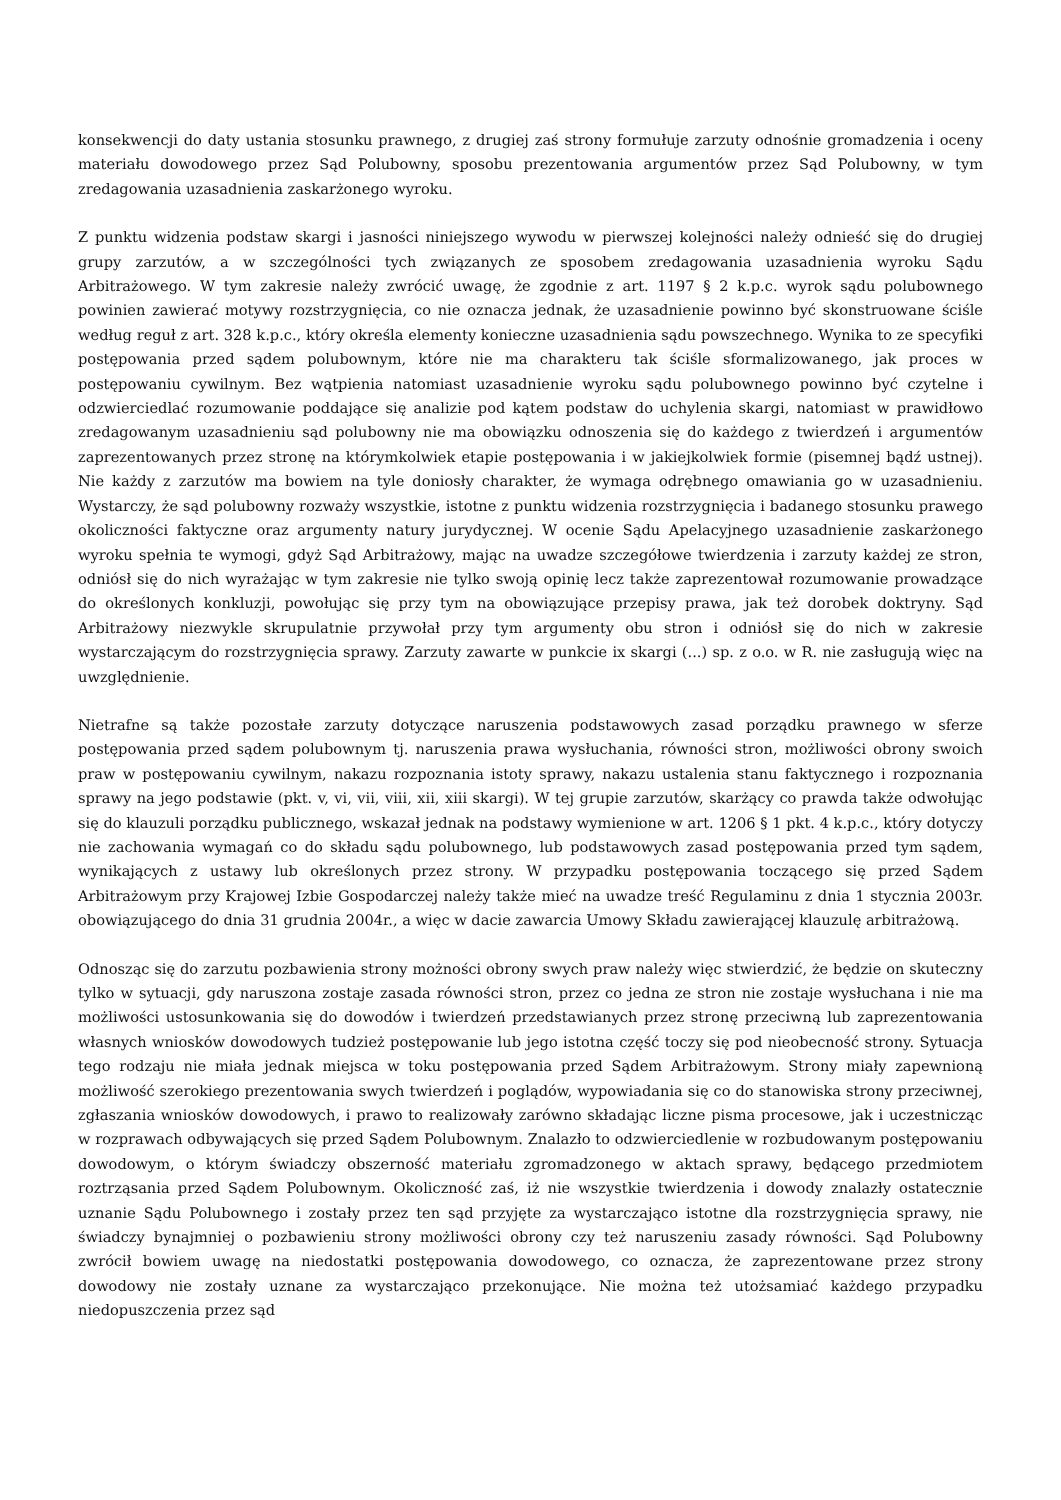konsekwencji do daty ustania stosunku prawnego, z drugiej zaś strony formułuje zarzuty odnośnie gromadzenia i oceny materiału dowodowego przez Sąd Polubowny, sposobu prezentowania argumentów przez Sąd Polubowny, w tym zredagowania uzasadnienia zaskarżonego wyroku.
Z punktu widzenia podstaw skargi i jasności niniejszego wywodu w pierwszej kolejności należy odnieść się do drugiej grupy zarzutów, a w szczególności tych związanych ze sposobem zredagowania uzasadnienia wyroku Sądu Arbitrażowego. W tym zakresie należy zwrócić uwagę, że zgodnie z art. 1197 § 2 k.p.c. wyrok sądu polubownego powinien zawierać motywy rozstrzygnięcia, co nie oznacza jednak, że uzasadnienie powinno być skonstruowane ściśle według reguł z art. 328 k.p.c., który określa elementy konieczne uzasadnienia sądu powszechnego. Wynika to ze specyfiki postępowania przed sądem polubownym, które nie ma charakteru tak ściśle sformalizowanego, jak proces w postępowaniu cywilnym. Bez wątpienia natomiast uzasadnienie wyroku sądu polubownego powinno być czytelne i odzwierciedlać rozumowanie poddające się analizie pod kątem podstaw do uchylenia skargi, natomiast w prawidłowo zredagowanym uzasadnieniu sąd polubowny nie ma obowiązku odnoszenia się do każdego z twierdzeń i argumentów zaprezentowanych przez stronę na którymkolwiek etapie postępowania i w jakiejkolwiek formie (pisemnej bądź ustnej). Nie każdy z zarzutów ma bowiem na tyle doniosły charakter, że wymaga odrębnego omawiania go w uzasadnieniu. Wystarczy, że sąd polubowny rozważy wszystkie, istotne z punktu widzenia rozstrzygnięcia i badanego stosunku prawego okoliczności faktyczne oraz argumenty natury jurydycznej. W ocenie Sądu Apelacyjnego uzasadnienie zaskarżonego wyroku spełnia te wymogi, gdyż Sąd Arbitrażowy, mając na uwadze szczegółowe twierdzenia i zarzuty każdej ze stron, odniósł się do nich wyrażając w tym zakresie nie tylko swoją opinię lecz także zaprezentował rozumowanie prowadzące do określonych konkluzji, powołując się przy tym na obowiązujące przepisy prawa, jak też dorobek doktryny. Sąd Arbitrażowy niezwykle skrupulatnie przywołał przy tym argumenty obu stron i odniósł się do nich w zakresie wystarczającym do rozstrzygnięcia sprawy. Zarzuty zawarte w punkcie ix skargi (...) sp. z o.o. w R. nie zasługują więc na uwzględnienie.
Nietrafne są także pozostałe zarzuty dotyczące naruszenia podstawowych zasad porządku prawnego w sferze postępowania przed sądem polubownym tj. naruszenia prawa wysłuchania, równości stron, możliwości obrony swoich praw w postępowaniu cywilnym, nakazu rozpoznania istoty sprawy, nakazu ustalenia stanu faktycznego i rozpoznania sprawy na jego podstawie (pkt. v, vi, vii, viii, xii, xiii skargi). W tej grupie zarzutów, skarżący co prawda także odwołując się do klauzuli porządku publicznego, wskazał jednak na podstawy wymienione w art. 1206 § 1 pkt. 4 k.p.c., który dotyczy nie zachowania wymagań co do składu sądu polubownego, lub podstawowych zasad postępowania przed tym sądem, wynikających z ustawy lub określonych przez strony. W przypadku postępowania toczącego się przed Sądem Arbitrażowym przy Krajowej Izbie Gospodarczej należy także mieć na uwadze treść Regulaminu z dnia 1 stycznia 2003r. obowiązującego do dnia 31 grudnia 2004r., a więc w dacie zawarcia Umowy Składu zawierającej klauzulę arbitrażową.
Odnosząc się do zarzutu pozbawienia strony możności obrony swych praw należy więc stwierdzić, że będzie on skuteczny tylko w sytuacji, gdy naruszona zostaje zasada równości stron, przez co jedna ze stron nie zostaje wysłuchana i nie ma możliwości ustosunkowania się do dowodów i twierdzeń przedstawianych przez stronę przeciwną lub zaprezentowania własnych wniosków dowodowych tudzież postępowanie lub jego istotna część toczy się pod nieobecność strony. Sytuacja tego rodzaju nie miała jednak miejsca w toku postępowania przed Sądem Arbitrażowym. Strony miały zapewnioną możliwość szerokiego prezentowania swych twierdzeń i poglądów, wypowiadania się co do stanowiska strony przeciwnej, zgłaszania wniosków dowodowych, i prawo to realizowały zarówno składając liczne pisma procesowe, jak i uczestnicząc w rozprawach odbywających się przed Sądem Polubownym. Znalazło to odzwierciedlenie w rozbudowanym postępowaniu dowodowym, o którym świadczy obszerność materiału zgromadzonego w aktach sprawy, będącego przedmiotem roztrząsania przed Sądem Polubownym. Okoliczność zaś, iż nie wszystkie twierdzenia i dowody znalazły ostatecznie uznanie Sądu Polubownego i zostały przez ten sąd przyjęte za wystarczająco istotne dla rozstrzygnięcia sprawy, nie świadczy bynajmniej o pozbawieniu strony możliwości obrony czy też naruszeniu zasady równości. Sąd Polubowny zwrócił bowiem uwagę na niedostatki postępowania dowodowego, co oznacza, że zaprezentowane przez strony dowodowy nie zostały uznane za wystarczająco przekonujące. Nie można też utożsamiać każdego przypadku niedopuszczenia przez sąd